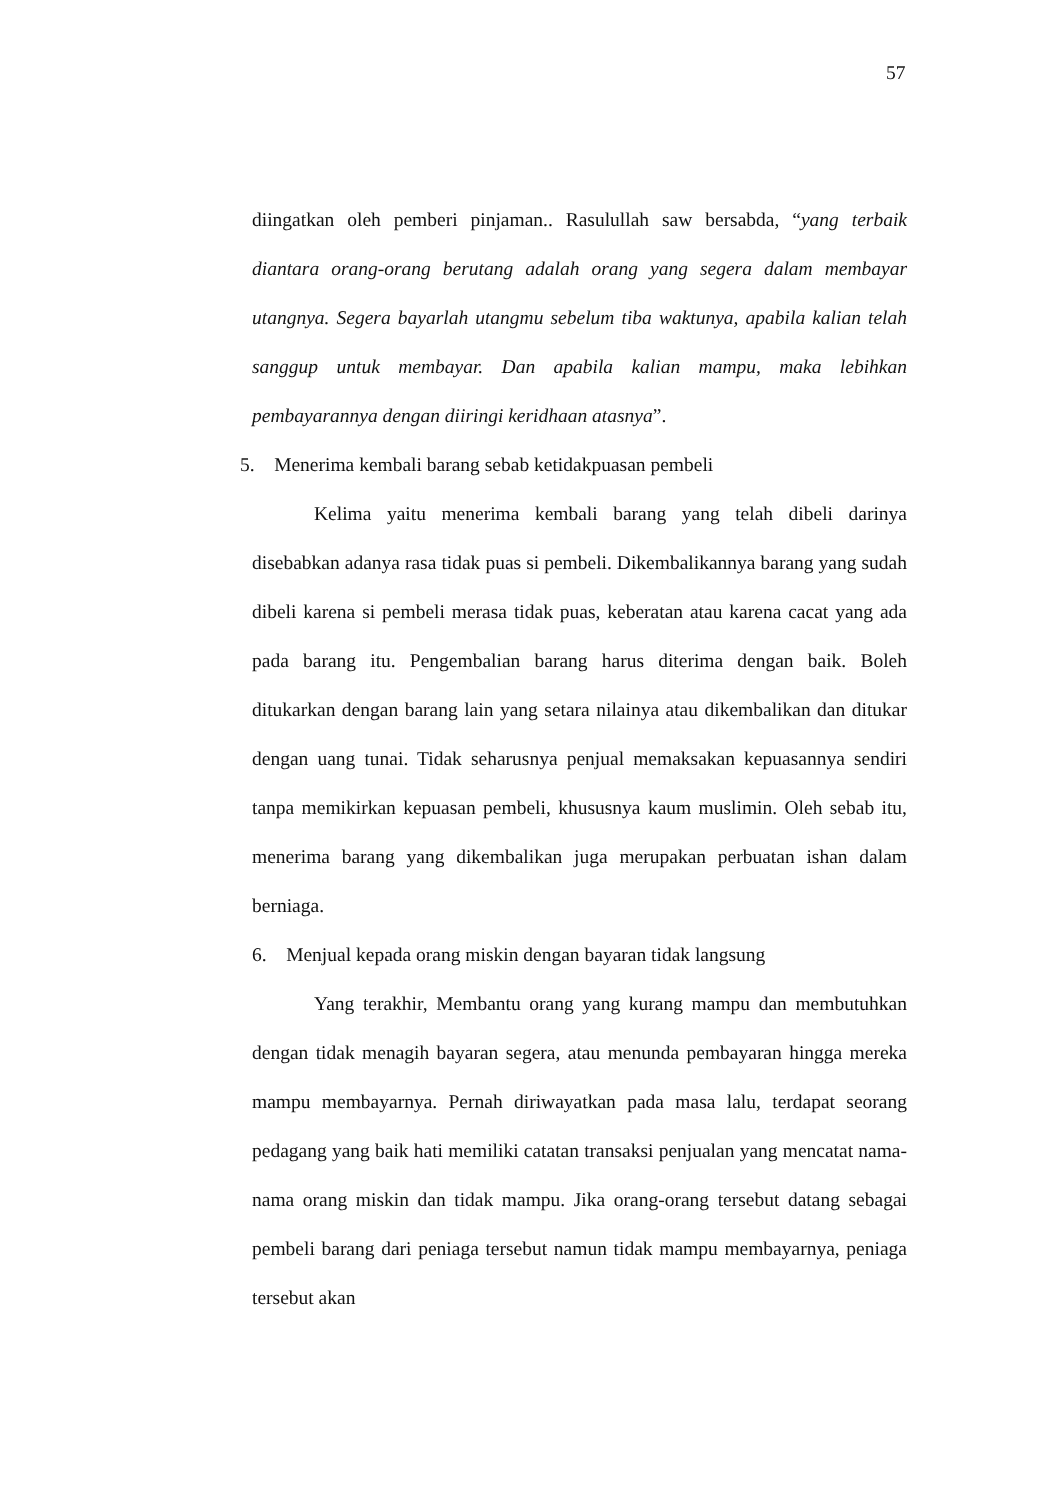57
diingatkan oleh pemberi pinjaman.. Rasulullah saw bersabda, “yang terbaik diantara orang-orang berutang adalah orang yang segera dalam membayar utangnya. Segera bayarlah utangmu sebelum tiba waktunya, apabila kalian telah sanggup untuk membayar. Dan apabila kalian mampu, maka lebihkan pembayarannya dengan diiringi keridhaan atasnya”.
5. Menerima kembali barang sebab ketidakpuasan pembeli
Kelima yaitu menerima kembali barang yang telah dibeli darinya disebabkan adanya rasa tidak puas si pembeli. Dikembalikannya barang yang sudah dibeli karena si pembeli merasa tidak puas, keberatan atau karena cacat yang ada pada barang itu. Pengembalian barang harus diterima dengan baik. Boleh ditukarkan dengan barang lain yang setara nilainya atau dikembalikan dan ditukar dengan uang tunai. Tidak seharusnya penjual memaksakan kepuasannya sendiri tanpa memikirkan kepuasan pembeli, khususnya kaum muslimin. Oleh sebab itu, menerima barang yang dikembalikan juga merupakan perbuatan ishan dalam berniaga.
6. Menjual kepada orang miskin dengan bayaran tidak langsung
Yang terakhir, Membantu orang yang kurang mampu dan membutuhkan dengan tidak menagih bayaran segera, atau menunda pembayaran hingga mereka mampu membayarnya. Pernah diriwayatkan pada masa lalu, terdapat seorang pedagang yang baik hati memiliki catatan transaksi penjualan yang mencatat nama-nama orang miskin dan tidak mampu. Jika orang-orang tersebut datang sebagai pembeli barang dari peniaga tersebut namun tidak mampu membayarnya, peniaga tersebut akan